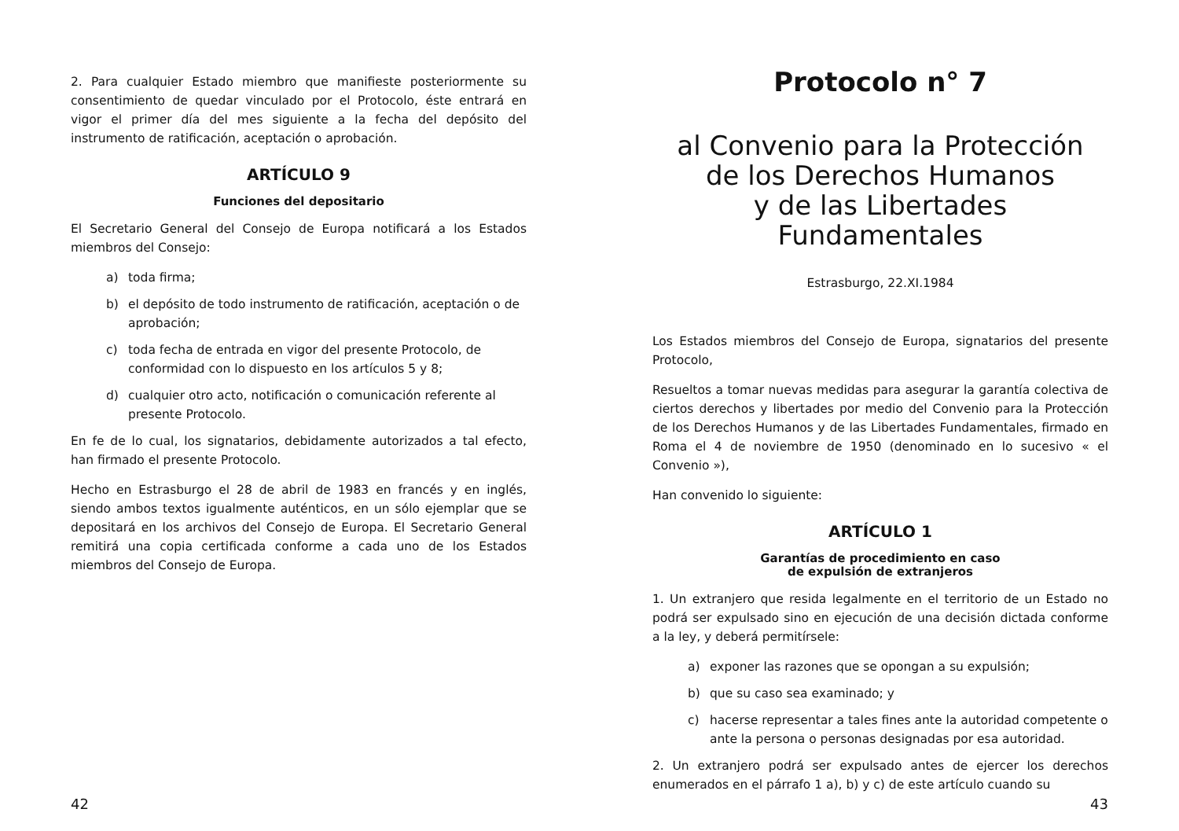2. Para cualquier Estado miembro que manifieste posteriormente su consentimiento de quedar vinculado por el Protocolo, éste entrará en vigor el primer día del mes siguiente a la fecha del depósito del instrumento de ratificación, aceptación o aprobación.
ARTÍCULO 9
Funciones del depositario
El Secretario General del Consejo de Europa notificará a los Estados miembros del Consejo:
a) toda firma;
b) el depósito de todo instrumento de ratificación, aceptación o de aprobación;
c) toda fecha de entrada en vigor del presente Protocolo, de conformidad con lo dispuesto en los artículos 5 y 8;
d) cualquier otro acto, notificación o comunicación referente al presente Protocolo.
En fe de lo cual, los signatarios, debidamente autorizados a tal efecto, han firmado el presente Protocolo.
Hecho en Estrasburgo el 28 de abril de 1983 en francés y en inglés, siendo ambos textos igualmente auténticos, en un sólo ejemplar que se depositará en los archivos del Consejo de Europa. El Secretario General remitirá una copia certificada conforme a cada uno de los Estados miembros del Consejo de Europa.
42
Protocolo n° 7
al Convenio para la Protección
de los Derechos Humanos
y de las Libertades Fundamentales
Estrasburgo, 22.XI.1984
Los Estados miembros del Consejo de Europa, signatarios del presente Protocolo,
Resueltos a tomar nuevas medidas para asegurar la garantía colectiva de ciertos derechos y libertades por medio del Convenio para la Protección de los Derechos Humanos y de las Libertades Fundamentales, firmado en Roma el 4 de noviembre de 1950 (denominado en lo sucesivo « el Convenio »),
Han convenido lo siguiente:
ARTÍCULO 1
Garantías de procedimiento en caso
de expulsión de extranjeros
1. Un extranjero que resida legalmente en el territorio de un Estado no podrá ser expulsado sino en ejecución de una decisión dictada conforme a la ley, y deberá permitírsele:
a) exponer las razones que se opongan a su expulsión;
b) que su caso sea examinado; y
c) hacerse representar a tales fines ante la autoridad competente o ante la persona o personas designadas por esa autoridad.
2. Un extranjero podrá ser expulsado antes de ejercer los derechos enumerados en el párrafo 1 a), b) y c) de este artículo cuando su
43